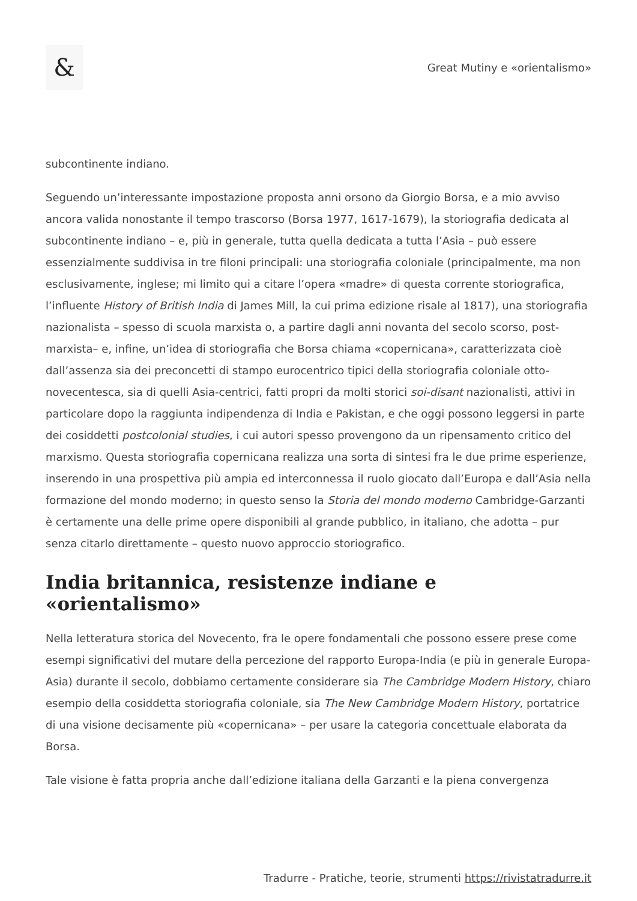&
Great Mutiny e «orientalismo»
subcontinente indiano.
Seguendo un’interessante impostazione proposta anni orsono da Giorgio Borsa, e a mio avviso ancora valida nonostante il tempo trascorso (Borsa 1977, 1617-1679), la storiografia dedicata al subcontinente indiano – e, più in generale, tutta quella dedicata a tutta l’Asia – può essere essenzialmente suddivisa in tre filoni principali: una storiografia coloniale (principalmente, ma non esclusivamente, inglese; mi limito qui a citare l’opera «madre» di questa corrente storiografica, l’influente History of British India di James Mill, la cui prima edizione risale al 1817), una storiografia nazionalista – spesso di scuola marxista o, a partire dagli anni novanta del secolo scorso, post-marxista– e, infine, un’idea di storiografia che Borsa chiama «copernicana», caratterizzata cioè dall’assenza sia dei preconcetti di stampo eurocentrico tipici della storiografia coloniale otto-novecentesca, sia di quelli Asia-centrici, fatti propri da molti storici soi-disant nazionalisti, attivi in particolare dopo la raggiunta indipendenza di India e Pakistan, e che oggi possono leggersi in parte dei cosiddetti postcolonial studies, i cui autori spesso provengono da un ripensamento critico del marxismo. Questa storiografia copernicana realizza una sorta di sintesi fra le due prime esperienze, inserendo in una prospettiva più ampia ed interconnessa il ruolo giocato dall’Europa e dall’Asia nella formazione del mondo moderno; in questo senso la Storia del mondo moderno Cambridge-Garzanti è certamente una delle prime opere disponibili al grande pubblico, in italiano, che adotta – pur senza citarlo direttamente – questo nuovo approccio storiografico.
India britannica, resistenze indiane e «orientalismo»
Nella letteratura storica del Novecento, fra le opere fondamentali che possono essere prese come esempi significativi del mutare della percezione del rapporto Europa-India (e più in generale Europa-Asia) durante il secolo, dobbiamo certamente considerare sia The Cambridge Modern History, chiaro esempio della cosiddetta storiografia coloniale, sia The New Cambridge Modern History, portatrice di una visione decisamente più «copernicana» – per usare la categoria concettuale elaborata da Borsa.
Tale visione è fatta propria anche dall’edizione italiana della Garzanti e la piena convergenza
Tradurre - Pratiche, teorie, strumenti https://rivistatradurre.it